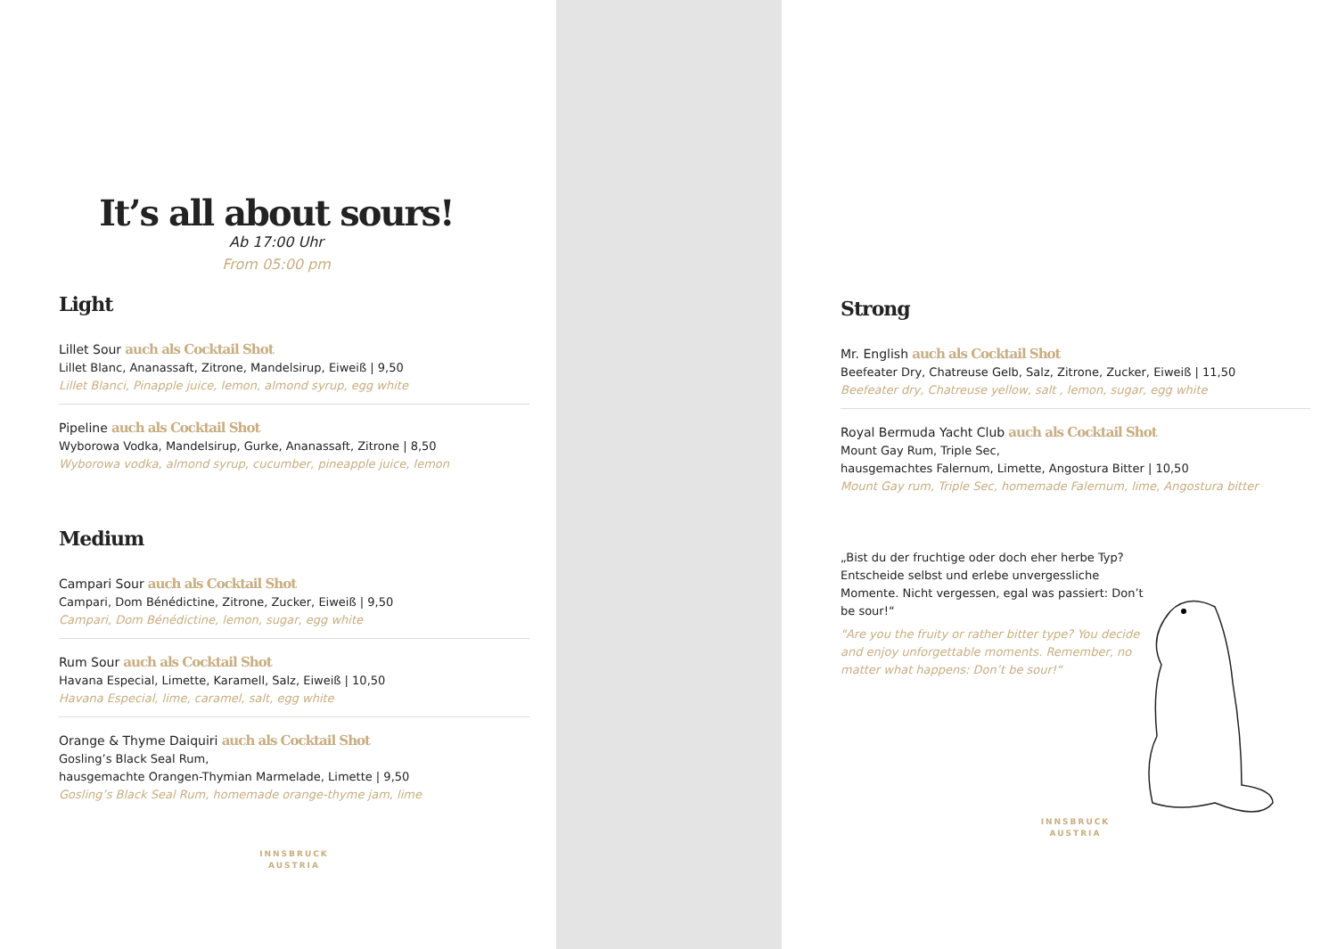It’s all about sours!
Ab 17:00 Uhr
From 05:00 pm
Light
Lillet Sour auch als Cocktail Shot
Lillet Blanc, Ananassaft, Zitrone, Mandelsirup, Eiweiß | 9,50
Lillet Blanci, Pinapple juice, lemon, almond syrup, egg white
Pipeline auch als Cocktail Shot
Wyborowa Vodka, Mandelsirup, Gurke, Ananassaft, Zitrone | 8,50
Wyborowa vodka, almond syrup, cucumber, pineapple juice, lemon
Medium
Campari Sour auch als Cocktail Shot
Campari, Dom Bénédictine, Zitrone, Zucker, Eiweiß | 9,50
Campari, Dom Bénédictine, lemon, sugar, egg white
Rum Sour auch als Cocktail Shot
Havana Especial, Limette, Karamell, Salz, Eiweiß | 10,50
Havana Especial, lime, caramel, salt, egg white
Orange & Thyme Daiquiri auch als Cocktail Shot
Gosling’s Black Seal Rum,
hausgemachte Orangen-Thymian Marmelade, Limette | 9,50
Gosling’s Black Seal Rum, homemade orange-thyme jam, lime
INNSBRUCK
AUSTRIA
Strong
Mr. English auch als Cocktail Shot
Beefeater Dry, Chatreuse Gelb, Salz, Zitrone, Zucker, Eiweiß | 11,50
Beefeater dry, Chatreuse yellow, salt , lemon, sugar, egg white
Royal Bermuda Yacht Club auch als Cocktail Shot
Mount Gay Rum, Triple Sec,
hausgemachtes Falernum, Limette, Angostura Bitter | 10,50
Mount Gay rum, Triple Sec, homemade Falernum, lime, Angostura bitter
„Bist du der fruchtige oder doch eher herbe Typ? Entscheide selbst und erlebe unvergessliche Momente. Nicht vergessen, egal was passiert: Don’t be sour!“
"Are you the fruity or rather bitter type? You decide and enjoy unforgettable moments. Remember, no matter what happens: Don’t be sour!“
INNSBRUCK
AUSTRIA